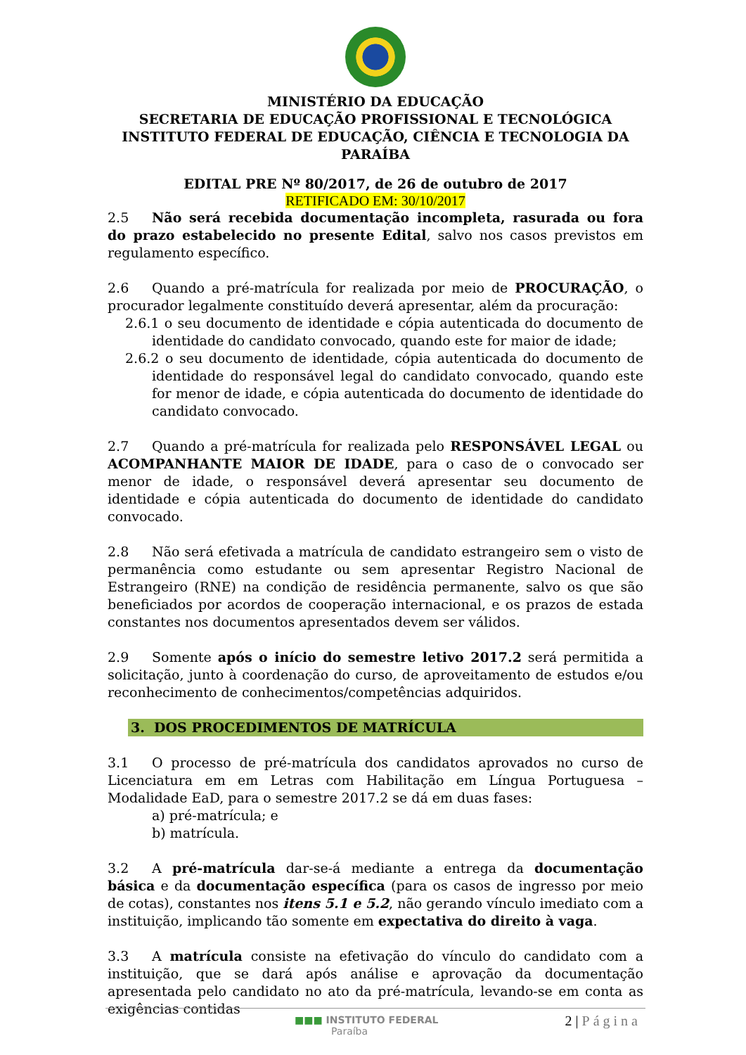MINISTÉRIO DA EDUCAÇÃO
SECRETARIA DE EDUCAÇÃO PROFISSIONAL E TECNOLÓGICA
INSTITUTO FEDERAL DE EDUCAÇÃO, CIÊNCIA E TECNOLOGIA DA PARAÍBA
EDITAL PRE Nº 80/2017, de 26 de outubro de 2017
RETIFICADO EM: 30/10/2017
2.5 Não será recebida documentação incompleta, rasurada ou fora do prazo estabelecido no presente Edital, salvo nos casos previstos em regulamento específico.
2.6 Quando a pré-matrícula for realizada por meio de PROCURAÇÃO, o procurador legalmente constituído deverá apresentar, além da procuração:
2.6.1 o seu documento de identidade e cópia autenticada do documento de identidade do candidato convocado, quando este for maior de idade;
2.6.2 o seu documento de identidade, cópia autenticada do documento de identidade do responsável legal do candidato convocado, quando este for menor de idade, e cópia autenticada do documento de identidade do candidato convocado.
2.7 Quando a pré-matrícula for realizada pelo RESPONSÁVEL LEGAL ou ACOMPANHANTE MAIOR DE IDADE, para o caso de o convocado ser menor de idade, o responsável deverá apresentar seu documento de identidade e cópia autenticada do documento de identidade do candidato convocado.
2.8 Não será efetivada a matrícula de candidato estrangeiro sem o visto de permanência como estudante ou sem apresentar Registro Nacional de Estrangeiro (RNE) na condição de residência permanente, salvo os que são beneficiados por acordos de cooperação internacional, e os prazos de estada constantes nos documentos apresentados devem ser válidos.
2.9 Somente após o início do semestre letivo 2017.2 será permitida a solicitação, junto à coordenação do curso, de aproveitamento de estudos e/ou reconhecimento de conhecimentos/competências adquiridos.
3. DOS PROCEDIMENTOS DE MATRÍCULA
3.1 O processo de pré-matrícula dos candidatos aprovados no curso de Licenciatura em em Letras com Habilitação em Língua Portuguesa – Modalidade EaD, para o semestre 2017.2 se dá em duas fases:
a) pré-matrícula; e
b) matrícula.
3.2 A pré-matrícula dar-se-á mediante a entrega da documentação básica e da documentação específica (para os casos de ingresso por meio de cotas), constantes nos itens 5.1 e 5.2, não gerando vínculo imediato com a instituição, implicando tão somente em expectativa do direito à vaga.
3.3 A matrícula consiste na efetivação do vínculo do candidato com a instituição, que se dará após análise e aprovação da documentação apresentada pelo candidato no ato da pré-matrícula, levando-se em conta as exigências contidas
2 | Página
■■■ INSTITUTO FEDERAL
Paraíba